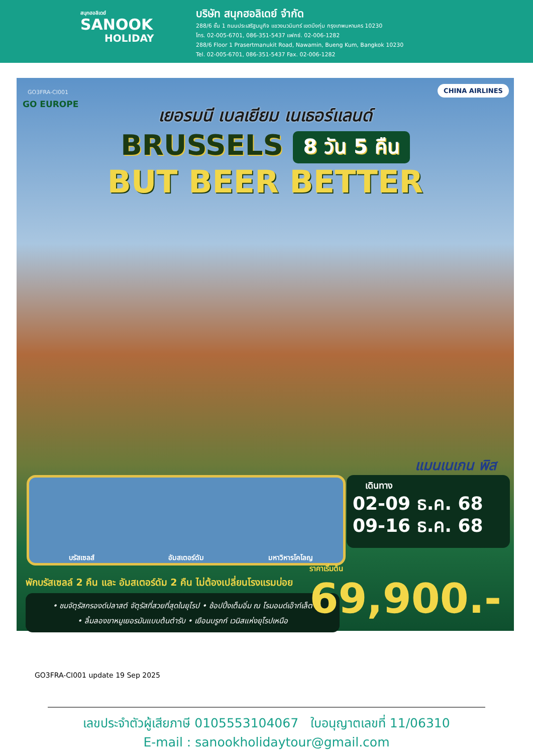สนุกฮอลิเดย์
SANOOK
HOLIDAY
บริษัท สนุกฮอลิเดย์ จำกัด
288/6 ชั้น 1 ถนนประเสริฐมนูกิจ แขวงนวมินทร์ เขตบึงกุ่ม กรุงเทพมหานคร 10230
โทร. 02-005-6701, 086-351-5437 แฟกซ์. 02-006-1282
288/6 Floor 1 Prasertmanukit Road, Nawamin, Bueng Kum, Bangkok 10230
Tel. 02-005-6701, 086-351-5437 Fax. 02-006-1282
GO3FRA-CI001
GO EUROPE
CHINA AIRLINES
เยอรมนี เบลเยียม เนเธอร์แลนด์
BRUSSELS 8 วัน 5 คืน
BUT BEER BETTER
แมนเนเกน พิส
บรัสเซลส์ อัมสเตอร์ดัม มหาวิหารโคโลญ
เดินทาง
02-09 ธ.ค. 68
09-16 ธ.ค. 68
พักบรัสเซลล์ 2 คืน และ อัมสเตอร์ดัม 2 คืน ไม่ต้องเปลี่ยนโรงแรมบ่อย
• ชมจัตุรัสกรองด์ปลาสต์ จัตุรัสที่สวยที่สุดในยุโรป • ช้อปปิ้งเต็มอิ่ม ณ โรมอนด์เอ๊าท์เล็ต
• ลิ้มลองขาหมูเยอรมันแบบต้นตำรับ • เยือนบรูกก์ เวนิสแห่งยุโรปเหนือ
ราคาเริ่มต้น
69,900.-
GO3FRA-CI001 update 19 Sep 2025
เลขประจำตัวผู้เสียภาษี 0105553104067 ใบอนุญาตเลขที่ 11/06310
E-mail : sanookholidaytour@gmail.com